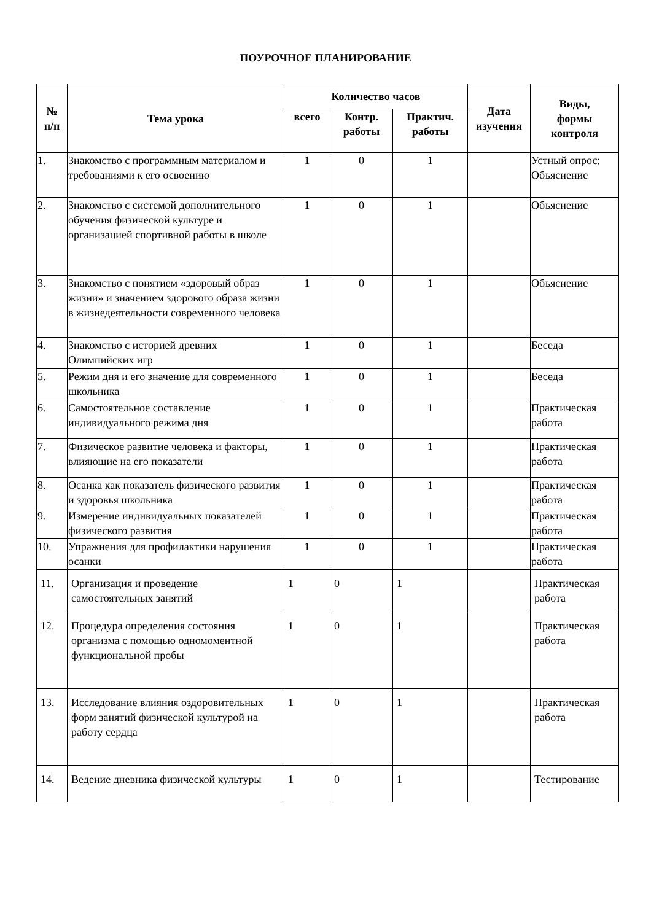ПОУРОЧНОЕ ПЛАНИРОВАНИЕ
| № п/п | Тема урока | Количество часов | | | Дата изучения | Виды, формы контроля |
| --- | --- | --- | --- | --- | --- | --- |
| | | всего | Контр. работы | Практич. работы | | |
| 1. | Знакомство с программным материалом и требованиями к его освоению | 1 | 0 | 1 | | Устный опрос; Объяснение |
| 2. | Знакомство с системой дополнительного обучения физической культуре и организацией спортивной работы в школе | 1 | 0 | 1 | | Объяснение |
| 3. | Знакомство с понятием «здоровый образ жизни» и значением здорового образа жизни в жизнедеятельности современного человека | 1 | 0 | 1 | | Объяснение |
| 4. | Знакомство с историей древних Олимпийских игр | 1 | 0 | 1 | | Беседа |
| 5. | Режим дня и его значение для современного школьника | 1 | 0 | 1 | | Беседа |
| 6. | Самостоятельное составление индивидуального режима дня | 1 | 0 | 1 | | Практическая работа |
| 7. | Физическое развитие человека и факторы, влияющие на его показатели | 1 | 0 | 1 | | Практическая работа |
| 8. | Осанка как показатель физического развития и здоровья школьника | 1 | 0 | 1 | | Практическая работа |
| 9. | Измерение индивидуальных показателей физического развития | 1 | 0 | 1 | | Практическая работа |
| 10. | Упражнения для профилактики нарушения осанки | 1 | 0 | 1 | | Практическая работа |
| 11. | Организация и проведение самостоятельных занятий | 1 | 0 | 1 | | Практическая работа |
| 12. | Процедура определения состояния организма с помощью одномоментной функциональной пробы | 1 | 0 | 1 | | Практическая работа |
| 13. | Исследование влияния оздоровительных форм занятий физической культурой на работу сердца | 1 | 0 | 1 | | Практическая работа |
| 14. | Ведение дневника физической культуры | 1 | 0 | 1 | | Тестирование |